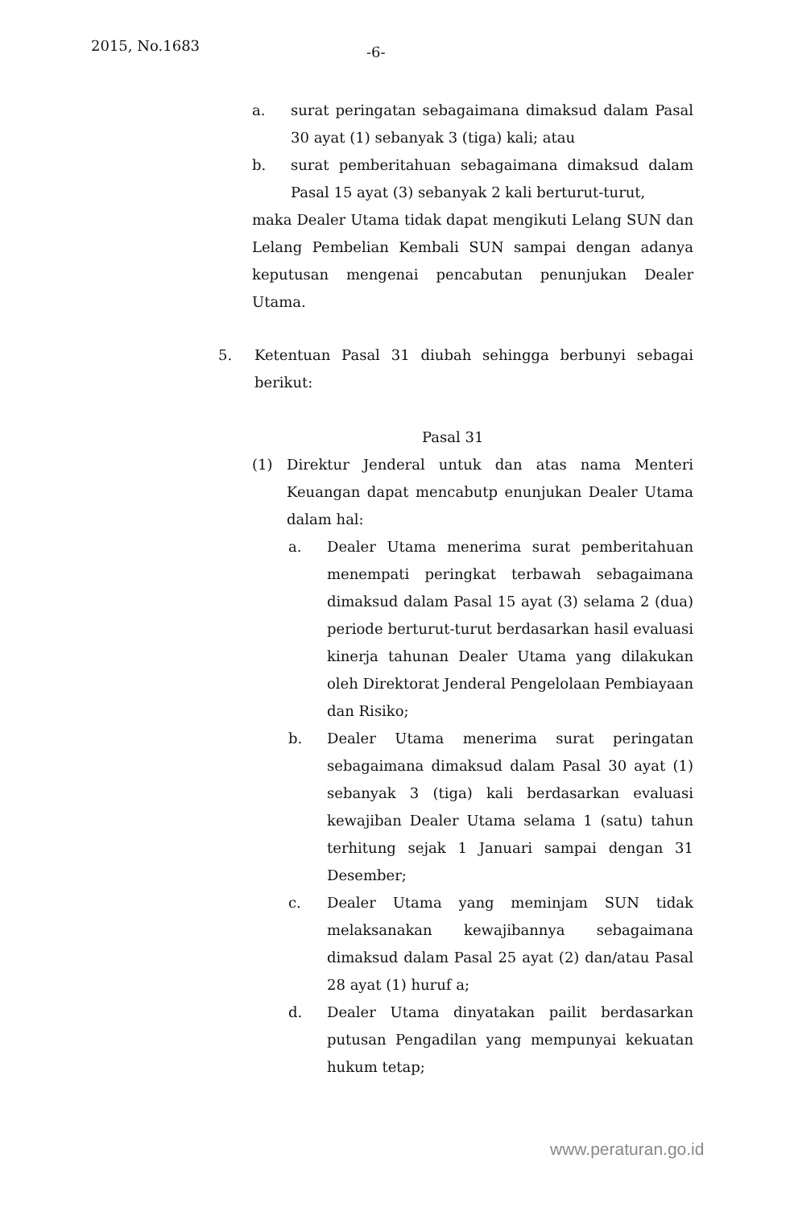2015, No.1683 -6-
a. surat peringatan sebagaimana dimaksud dalam Pasal 30 ayat (1) sebanyak 3 (tiga) kali; atau
b. surat pemberitahuan sebagaimana dimaksud dalam Pasal 15 ayat (3) sebanyak 2 kali berturut-turut,
maka Dealer Utama tidak dapat mengikuti Lelang SUN dan Lelang Pembelian Kembali SUN sampai dengan adanya keputusan mengenai pencabutan penunjukan Dealer Utama.
5. Ketentuan Pasal 31 diubah sehingga berbunyi sebagai berikut:
Pasal 31
(1) Direktur Jenderal untuk dan atas nama Menteri Keuangan dapat mencabutp enunjukan Dealer Utama dalam hal:
a. Dealer Utama menerima surat pemberitahuan menempati peringkat terbawah sebagaimana dimaksud dalam Pasal 15 ayat (3) selama 2 (dua) periode berturut-turut berdasarkan hasil evaluasi kinerja tahunan Dealer Utama yang dilakukan oleh Direktorat Jenderal Pengelolaan Pembiayaan dan Risiko;
b. Dealer Utama menerima surat peringatan sebagaimana dimaksud dalam Pasal 30 ayat (1) sebanyak 3 (tiga) kali berdasarkan evaluasi kewajiban Dealer Utama selama 1 (satu) tahun terhitung sejak 1 Januari sampai dengan 31 Desember;
c. Dealer Utama yang meminjam SUN tidak melaksanakan kewajibannya sebagaimana dimaksud dalam Pasal 25 ayat (2) dan/atau Pasal 28 ayat (1) huruf a;
d. Dealer Utama dinyatakan pailit berdasarkan putusan Pengadilan yang mempunyai kekuatan hukum tetap;
www.peraturan.go.id